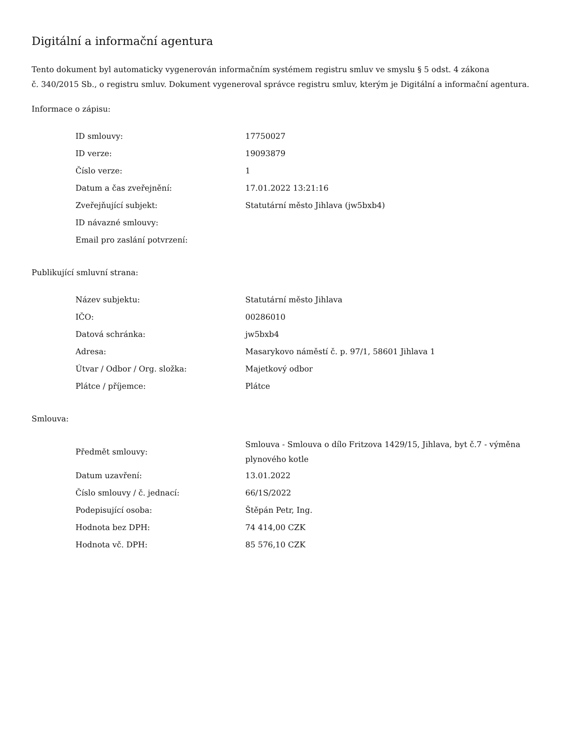Digitální a informační agentura
Tento dokument byl automaticky vygenerován informačním systémem registru smluv ve smyslu § 5 odst. 4 zákona
č. 340/2015 Sb., o registru smluv. Dokument vygeneroval správce registru smluv, kterým je Digitální a informační agentura.
Informace o zápisu:
| ID smlouvy: | 17750027 |
| ID verze: | 19093879 |
| Číslo verze: | 1 |
| Datum a čas zveřejnění: | 17.01.2022 13:21:16 |
| Zveřejňující subjekt: | Statutární město Jihlava (jw5bxb4) |
| ID návazné smlouvy: | |
| Email pro zaslání potvrzení: | |
Publikující smluvní strana:
| Název subjektu: | Statutární město Jihlava |
| IČO: | 00286010 |
| Datová schránka: | jw5bxb4 |
| Adresa: | Masarykovo náměstí č. p. 97/1, 58601 Jihlava 1 |
| Útvar / Odbor / Org. složka: | Majetkový odbor |
| Plátce / příjemce: | Plátce |
Smlouva:
| Předmět smlouvy: | Smlouva - Smlouva o dílo Fritzova 1429/15, Jihlava, byt č.7 - výměna plynového kotle |
| Datum uzavření: | 13.01.2022 |
| Číslo smlouvy / č. jednací: | 66/1S/2022 |
| Podepisující osoba: | Štěpán Petr, Ing. |
| Hodnota bez DPH: | 74 414,00 CZK |
| Hodnota vč. DPH: | 85 576,10 CZK |